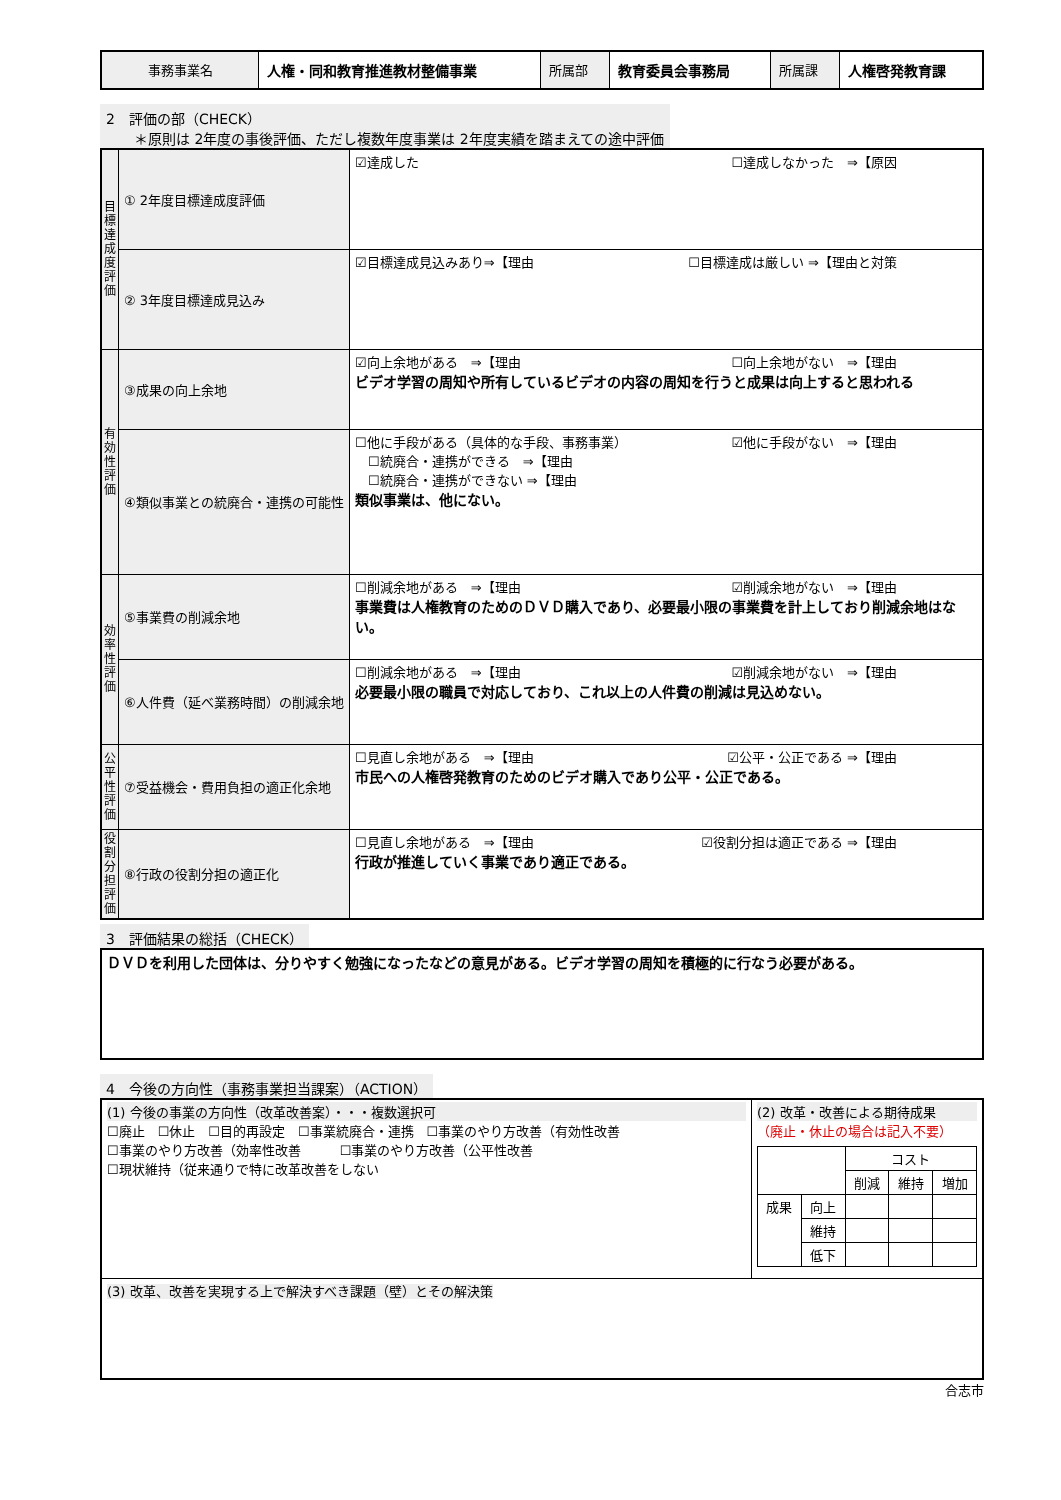| 事務事業名 | 人権・同和教育推進教材整備事業 | 所属部 | 教育委員会事務局 | 所属課 | 人権啓発教育課 |
2　評価の部（CHECK）
　　＊原則は 2年度の事後評価、ただし複数年度事業は 2年度実績を踏まえての途中評価
| 目標達成度評価 | ① 2年度目標達成度評価 | ☑達成した ☐達成しなかった ⇒【原因 |
| | ② 3年度目標達成見込み | ☑目標達成見込みあり⇒【理由 ☐目標達成は厳しい ⇒【理由と対策 |
| 有効性評価 | ③成果の向上余地 | ☑向上余地がある ⇒【理由 ☐向上余地がない ⇒【理由 ビデオ学習の周知や所有しているビデオの内容の周知を行うと成果は向上すると思われる |
| | ④類似事業との統廃合・連携の可能性 | ☐他に手段がある（具体的な手段、事務事業） ☑他に手段がない ⇒【理由 ☐統廃合・連携ができる ⇒【理由 ☐統廃合・連携ができない ⇒【理由 類似事業は、他にない。 |
| 効率性評価 | ⑤事業費の削減余地 | ☐削減余地がある ⇒【理由 ☑削減余地がない ⇒【理由 事業費は人権教育のためのＤＶＤ購入であり、必要最小限の事業費を計上しており削減余地はない。 |
| | ⑥人件費（延べ業務時間）の削減余地 | ☐削減余地がある ⇒【理由 ☑削減余地がない ⇒【理由 必要最小限の職員で対応しており、これ以上の人件費の削減は見込めない。 |
| 公平性評価 | ⑦受益機会・費用負担の適正化余地 | ☐見直し余地がある ⇒【理由 ☑公平・公正である ⇒【理由 市民への人権啓発教育のためのビデオ購入であり公平・公正である。 |
| 役割分担評価 | ⑧行政の役割分担の適正化 | ☐見直し余地がある ⇒【理由 ☑役割分担は適正である ⇒【理由 行政が推進していく事業であり適正である。 |
3　評価結果の総括（CHECK）
| ＤＶＤを利用した団体は、分りやすく勉強になったなどの意見がある。ビデオ学習の周知を積極的に行なう必要がある。 |
4　今後の方向性（事務事業担当課案）（ACTION）
| (1) 今後の事業の方向性（改革改善案）・・・複数選択可 ☐廃止 ☐休止 ☐目的再設定 ☐事業統廃合・連携 ☐事業のやり方改善（有効性改善 ☐事業のやり方改善（効率性改善 ☐事業のやり方改善（公平性改善 ☐現状維持（従来通りで特に改革改善をしない | (2) 改革・改善による期待成果 （廃止・休止の場合は記入不要） / / / コスト / / / / / / 削減 / 維持 / 増加 / / 成果 / 向上 / / / / / / 維持 / / / / / / 低下 / / / / |
| (3) 改革、改善を実現する上で解決すべき課題（壁）とその解決策 | |
合志市